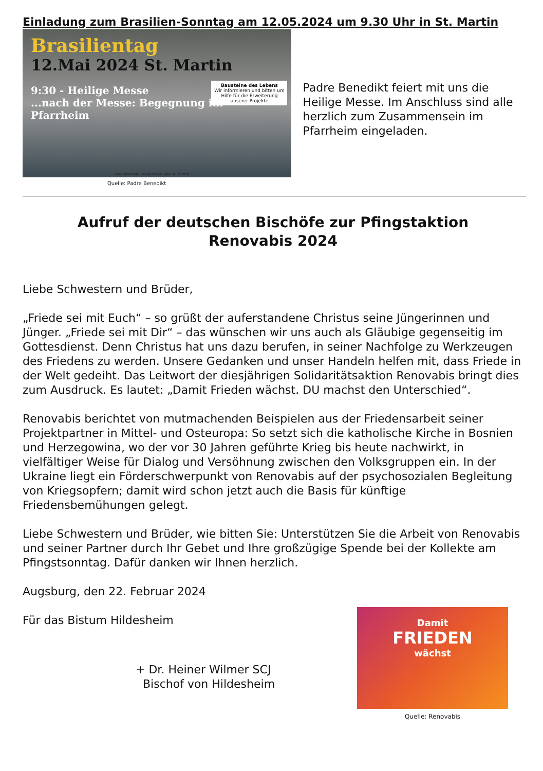Einladung zum Brasilien-Sonntag am 12.05.2024 um 9.30 Uhr in St. Martin
Brasilientag
12.Mai 2024 St. Martin
9:30 - Heilige Messe
...nach der Messe: Begegnung im Pfarrheim
Bausteine des Lebens
Wir informieren und bitten um Hilfe für die Erweiterung unserer Projekte
Organisation: Brasilien Gruppe St. Martin
Padre Benedikt feiert mit uns die Heilige Messe. Im Anschluss sind alle herzlich zum Zusammensein im Pfarrheim eingeladen.
Quelle: Padre Benedikt
Aufruf der deutschen Bischöfe zur Pfingstaktion
Renovabis 2024
Liebe Schwestern und Brüder,
„Friede sei mit Euch“ – so grüßt der auferstandene Christus seine Jüngerinnen und Jünger. „Friede sei mit Dir“ – das wünschen wir uns auch als Gläubige gegenseitig im Gottesdienst. Denn Christus hat uns dazu berufen, in seiner Nachfolge zu Werkzeugen des Friedens zu werden. Unsere Gedanken und unser Handeln helfen mit, dass Friede in der Welt gedeiht. Das Leitwort der diesjährigen Solidaritätsaktion Renovabis bringt dies zum Ausdruck. Es lautet: „Damit Frieden wächst. DU machst den Unterschied“.
Renovabis berichtet von mutmachenden Beispielen aus der Friedensarbeit seiner Projektpartner in Mittel- und Osteuropa: So setzt sich die katholische Kirche in Bosnien und Herzegowina, wo der vor 30 Jahren geführte Krieg bis heute nachwirkt, in vielfältiger Weise für Dialog und Versöhnung zwischen den Volksgruppen ein. In der Ukraine liegt ein Förderschwerpunkt von Renovabis auf der psychosozialen Begleitung von Kriegsopfern; damit wird schon jetzt auch die Basis für künftige Friedensbemühungen gelegt.
Liebe Schwestern und Brüder, wie bitten Sie: Unterstützen Sie die Arbeit von Renovabis und seiner Partner durch Ihr Gebet und Ihre großzügige Spende bei der Kollekte am Pfingstsonntag. Dafür danken wir Ihnen herzlich.
Augsburg, den 22. Februar 2024
Für das Bistum Hildesheim
+ Dr. Heiner Wilmer SCJ
Bischof von Hildesheim
Damit
FRIEDEN
wächst
Quelle: Renovabis